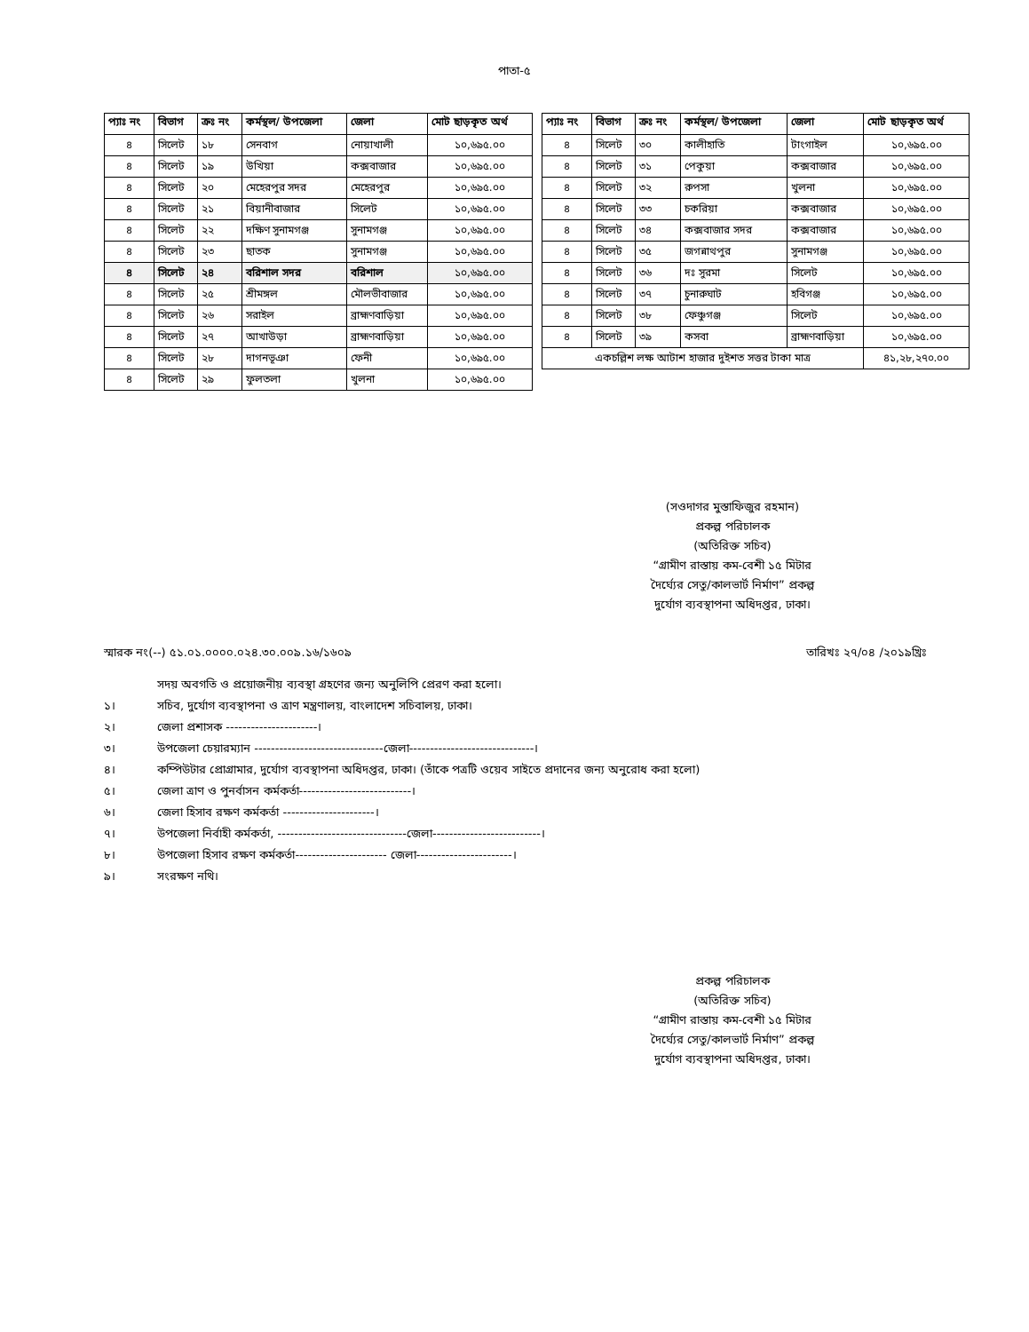পাতা-৫
| প্যাঃ নং | বিভাগ | ক্রঃ নং | কর্মস্থল/ উপজেলা | জেলা | মোট ছাড়কৃত অর্থ |
| --- | --- | --- | --- | --- | --- |
| ৪ | সিলেট | ১৮ | সেনবাগ | নোয়াখালী | ১০,৬৯৫.০০ |
| ৪ | সিলেট | ১৯ | উখিয়া | কক্সবাজার | ১০,৬৯৫.০০ |
| ৪ | সিলেট | ২০ | মেহেরপুর সদর | মেহেরপুর | ১০,৬৯৫.০০ |
| ৪ | সিলেট | ২১ | বিয়ানীবাজার | সিলেট | ১০,৬৯৫.০০ |
| ৪ | সিলেট | ২২ | দক্ষিণ সুনামগঞ্জ | সুনামগঞ্জ | ১০,৬৯৫.০০ |
| ৪ | সিলেট | ২৩ | ছাতক | সুনামগঞ্জ | ১০,৬৯৫.০০ |
| ৪ | সিলেট | ২৪ | বরিশাল সদর | বরিশাল | ১০,৬৯৫.০০ |
| ৪ | সিলেট | ২৫ | শ্রীমঙ্গল | মৌলভীবাজার | ১০,৬৯৫.০০ |
| ৪ | সিলেট | ২৬ | সরাইল | ব্রাহ্মণবাড়িয়া | ১০,৬৯৫.০০ |
| ৪ | সিলেট | ২৭ | আখাউড়া | ব্রাহ্মণবাড়িয়া | ১০,৬৯৫.০০ |
| ৪ | সিলেট | ২৮ | দাগনভূঞা | ফেনী | ১০,৬৯৫.০০ |
| ৪ | সিলেট | ২৯ | ফুলতলা | খুলনা | ১০,৬৯৫.০০ |
| প্যাঃ নং | বিভাগ | ক্রঃ নং | কর্মস্থল/ উপজেলা | জেলা | মোট ছাড়কৃত অর্থ |
| --- | --- | --- | --- | --- | --- |
| ৪ | সিলেট | ৩০ | কালীহাতি | টাংগাইল | ১০,৬৯৫.০০ |
| ৪ | সিলেট | ৩১ | পেকুয়া | কক্সবাজার | ১০,৬৯৫.০০ |
| ৪ | সিলেট | ৩২ | রুপসা | খুলনা | ১০,৬৯৫.০০ |
| ৪ | সিলেট | ৩৩ | চকরিয়া | কক্সবাজার | ১০,৬৯৫.০০ |
| ৪ | সিলেট | ৩৪ | কক্সবাজার সদর | কক্সবাজার | ১০,৬৯৫.০০ |
| ৪ | সিলেট | ৩৫ | জগন্নাথপুর | সুনামগঞ্জ | ১০,৬৯৫.০০ |
| ৪ | সিলেট | ৩৬ | দঃ সুরমা | সিলেট | ১০,৬৯৫.০০ |
| ৪ | সিলেট | ৩৭ | চুনারুঘাট | হবিগঞ্জ | ১০,৬৯৫.০০ |
| ৪ | সিলেট | ৩৮ | ফেঞ্চুগঞ্জ | সিলেট | ১০,৬৯৫.০০ |
| ৪ | সিলেট | ৩৯ | কসবা | ব্রাহ্মণবাড়িয়া | ১০,৬৯৫.০০ |
| একচল্লিশ লক্ষ আটাশ হাজার দুইশত সত্তর টাকা মাত্র | | | | | ৪১,২৮,২৭০.০০ |
(সওদাগর মুস্তাফিজুর রহমান)
প্রকল্প পরিচালক
(অতিরিক্ত সচিব)
“গ্রামীণ রাস্তায় কম-বেশী ১৫ মিটার দৈর্ঘ্যের সেতু/কালভার্ট নির্মাণ” প্রকল্প
দুর্যোগ ব্যবস্থাপনা অধিদপ্তর, ঢাকা।
স্মারক নং(--) ৫১.০১.০০০০.০২৪.৩০.০০৯.১৬/১৬০৯ তারিখঃ ২৭/০৪ /২০১৯খ্রিঃ
সদয় অবগতি ও প্রয়োজনীয় ব্যবস্থা গ্রহণের জন্য অনুলিপি প্রেরণ করা হলো।
১। সচিব, দুর্যোগ ব্যবস্থাপনা ও ত্রাণ মন্ত্রণালয়, বাংলাদেশ সচিবালয়, ঢাকা।
২। জেলা প্রশাসক ----------------------।
৩। উপজেলা চেয়ারম্যান -------------------------------জেলা------------------------------।
৪। কম্পিউটার প্রোগ্রামার, দুর্যোগ ব্যবস্থাপনা অধিদপ্তর, ঢাকা। (তাঁকে পত্রটি ওয়েব সাইতে প্রদানের জন্য অনুরোধ করা হলো)
৫। জেলা ত্রাণ ও পুনর্বাসন কর্মকর্তা---------------------------।
৬। জেলা হিসাব রক্ষণ কর্মকর্তা ----------------------।
৭। উপজেলা নির্বাহী কর্মকর্তা, -------------------------------জেলা--------------------------।
৮। উপজেলা হিসাব রক্ষণ কর্মকর্তা---------------------- জেলা-----------------------।
৯। সংরক্ষণ নথি।
প্রকল্প পরিচালক
(অতিরিক্ত সচিব)
“গ্রামীণ রাস্তায় কম-বেশী ১৫ মিটার দৈর্ঘ্যের সেতু/কালভার্ট নির্মাণ” প্রকল্প
দুর্যোগ ব্যবস্থাপনা অধিদপ্তর, ঢাকা।